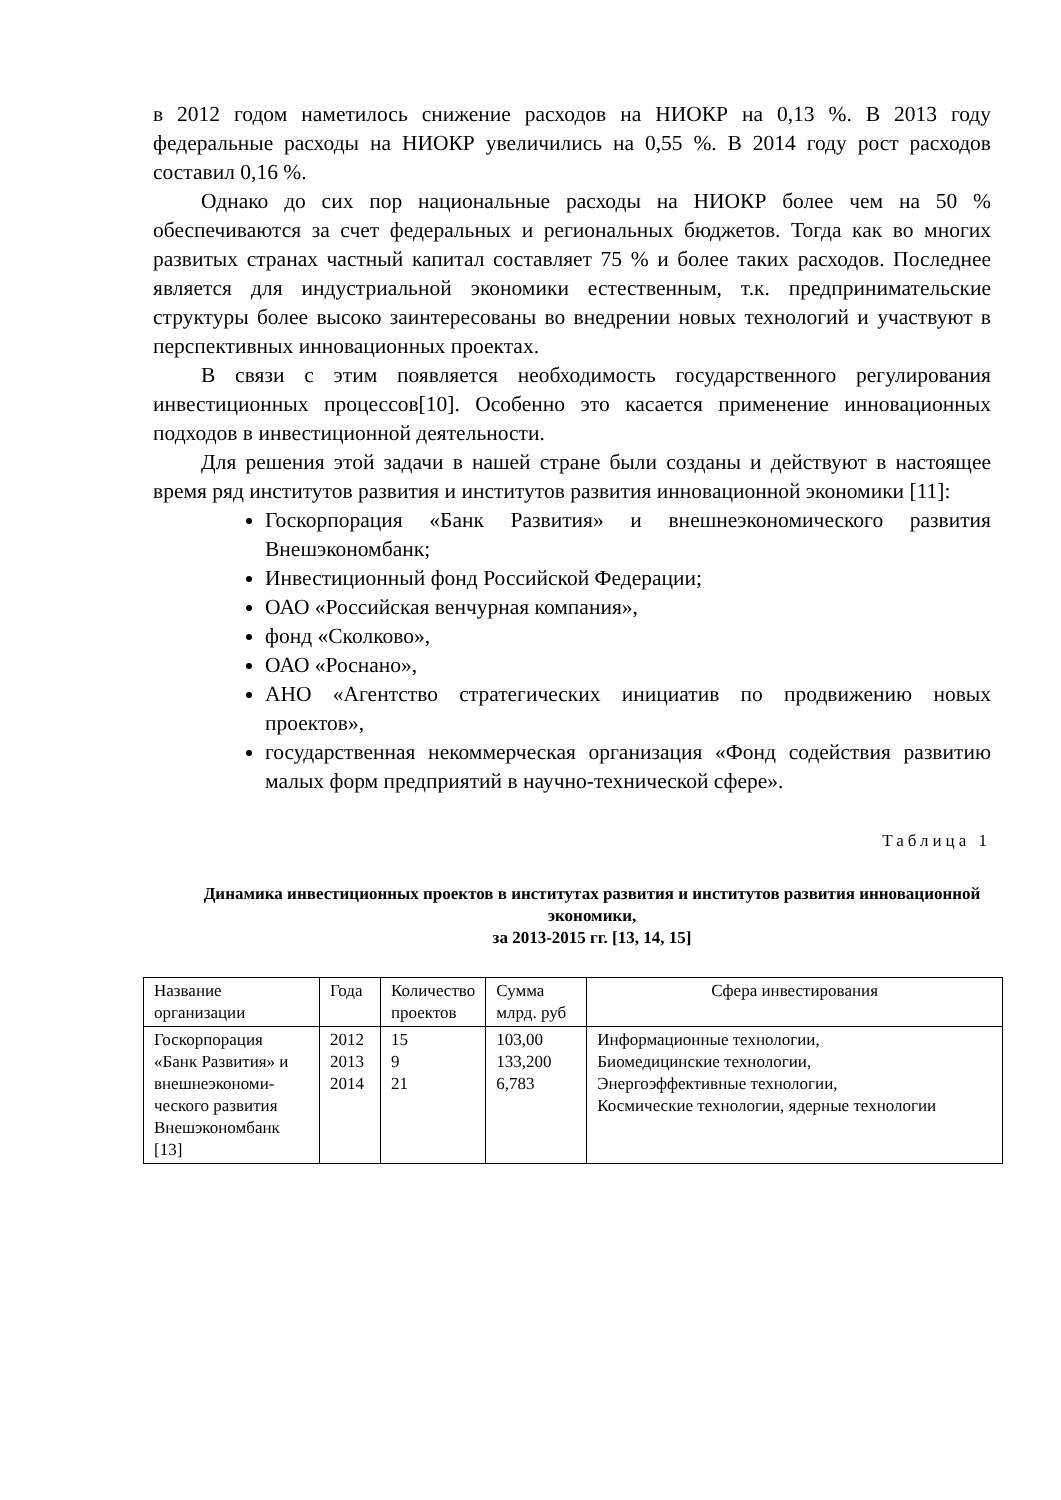в 2012 годом наметилось снижение расходов на НИОКР на 0,13 %. В 2013 году федеральные расходы на НИОКР увеличились на 0,55 %. В 2014 году рост расходов составил 0,16 %.
Однако до сих пор национальные расходы на НИОКР более чем на 50 % обеспечиваются за счет федеральных и региональных бюджетов. Тогда как во многих развитых странах частный капитал составляет 75 % и более таких расходов. Последнее является для индустриальной экономики естественным, т.к. предпринимательские структуры более высоко заинтересованы во внедрении новых технологий и участвуют в перспективных инновационных проектах.
В связи с этим появляется необходимость государственного регулирования инвестиционных процессов[10]. Особенно это касается применение инновационных подходов в инвестиционной деятельности.
Для решения этой задачи в нашей стране были созданы и действуют в настоящее время ряд институтов развития и институтов развития инновационной экономики [11]:
Госкорпорация «Банк Развития» и внешнеэкономического развития Внешэкономбанк;
Инвестиционный фонд Российской Федерации;
ОАО «Российская венчурная компания»,
фонд «Сколково»,
ОАО «Роснано»,
АНО «Агентство стратегических инициатив по продвижению новых проектов»,
государственная некоммерческая организация «Фонд содействия развитию малых форм предприятий в научно-технической сфере».
Таблица 1
Динамика инвестиционных проектов в институтах развития и институтов развития инновационной экономики,
за 2013-2015 гг. [13, 14, 15]
| Название организации | Года | Количество проектов | Сумма млрд. руб | Сфера инвестирования |
| Госкорпорация «Банк Развития» и внешнеэкономи-ческого развития Внешэкономбанк [13] | 2012 2013 2014 | 15 9 21 | 103,00 133,200 6,783 | Информационные технологии, Биомедицинские технологии, Энергоэффективные технологии, Космические технологии, ядерные технологии |